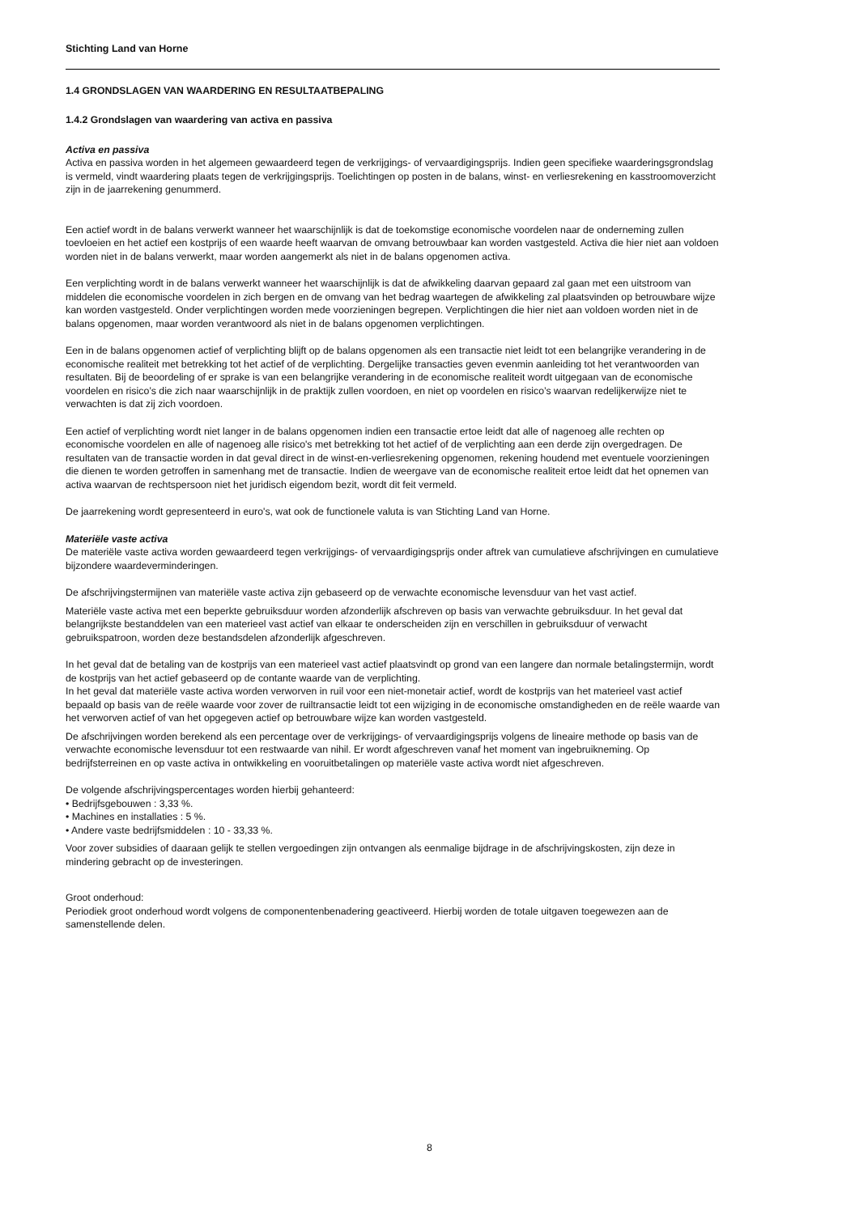Stichting Land van Horne
1.4 GRONDSLAGEN VAN WAARDERING EN RESULTAATBEPALING
1.4.2 Grondslagen van waardering van activa en passiva
Activa en passiva
Activa en passiva worden in het algemeen gewaardeerd tegen de verkrijgings- of vervaardigingsprijs. Indien geen specifieke waarderingsgrondslag is vermeld, vindt waardering plaats tegen de verkrijgingsprijs. Toelichtingen op posten in de balans, winst- en verliesrekening en kasstroomoverzicht zijn in de jaarrekening genummerd.
Een actief wordt in de balans verwerkt wanneer het waarschijnlijk is dat de toekomstige economische voordelen naar de onderneming zullen toevloeien en het actief een kostprijs of een waarde heeft waarvan de omvang betrouwbaar kan worden vastgesteld. Activa die hier niet aan voldoen worden niet in de balans verwerkt, maar worden aangemerkt als niet in de balans opgenomen activa.
Een verplichting wordt in de balans verwerkt wanneer het waarschijnlijk is dat de afwikkeling daarvan gepaard zal gaan met een uitstroom van middelen die economische voordelen in zich bergen en de omvang van het bedrag waartegen de afwikkeling zal plaatsvinden op betrouwbare wijze kan worden vastgesteld. Onder verplichtingen worden mede voorzieningen begrepen. Verplichtingen die hier niet aan voldoen worden niet in de balans opgenomen, maar worden verantwoord als niet in de balans opgenomen verplichtingen.
Een in de balans opgenomen actief of verplichting blijft op de balans opgenomen als een transactie niet leidt tot een belangrijke verandering in de economische realiteit met betrekking tot het actief of de verplichting. Dergelijke transacties geven evenmin aanleiding tot het verantwoorden van resultaten. Bij de beoordeling of er sprake is van een belangrijke verandering in de economische realiteit wordt uitgegaan van de economische voordelen en risico’s die zich naar waarschijnlijk in de praktijk zullen voordoen, en niet op voordelen en risico’s waarvan redelijkerwijze niet te verwachten is dat zij zich voordoen.
Een actief of verplichting wordt niet langer in de balans opgenomen indien een transactie ertoe leidt dat alle of nagenoeg alle rechten op economische voordelen en alle of nagenoeg alle risico's met betrekking tot het actief of de verplichting aan een derde zijn overgedragen. De resultaten van de transactie worden in dat geval direct in de winst-en-verliesrekening opgenomen, rekening houdend met eventuele voorzieningen die dienen te worden getroffen in samenhang met de transactie. Indien de weergave van de economische realiteit ertoe leidt dat het opnemen van activa waarvan de rechtspersoon niet het juridisch eigendom bezit, wordt dit feit vermeld.
De jaarrekening wordt gepresenteerd in euro's, wat ook de functionele valuta is van Stichting Land van Horne.
Materiële vaste activa
De materiële vaste activa worden gewaardeerd tegen verkrijgings- of vervaardigingsprijs onder aftrek van cumulatieve afschrijvingen en cumulatieve bijzondere waardeverminderingen.
De afschrijvingstermijnen van materiële vaste activa zijn gebaseerd op de verwachte economische levensduur van het vast actief.
Materiële vaste activa met een beperkte gebruiksduur worden afzonderlijk afschreven op basis van verwachte gebruiksduur. In het geval dat belangrijkste bestanddelen van een materieel vast actief van elkaar te onderscheiden zijn en verschillen in gebruiksduur of verwacht gebruikspatroon, worden deze bestandsdelen afzonderlijk afgeschreven.
In het geval dat de betaling van de kostprijs van een materieel vast actief plaatsvindt op grond van een langere dan normale betalingstermijn, wordt de kostprijs van het actief gebaseerd op de contante waarde van de verplichting.
In het geval dat materiële vaste activa worden verworven in ruil voor een niet-monetair actief, wordt de kostprijs van het materieel vast actief bepaald op basis van de reële waarde voor zover de ruiltransactie leidt tot een wijziging in de economische omstandigheden en de reële waarde van het verworven actief of van het opgegeven actief op betrouwbare wijze kan worden vastgesteld.
De afschrijvingen worden berekend als een percentage over de verkrijgings- of vervaardigingsprijs volgens de lineaire methode op basis van de verwachte economische levensduur tot een restwaarde van nihil. Er wordt afgeschreven vanaf het moment van ingebruikneming. Op bedrijfsterreinen en op vaste activa in ontwikkeling en vooruitbetalingen op materiële vaste activa wordt niet afgeschreven.
De volgende afschrijvingspercentages worden hierbij gehanteerd:
• Bedrijfsgebouwen : 3,33 %.
• Machines en installaties : 5 %.
• Andere vaste bedrijfsmiddelen : 10 - 33,33 %.
Voor zover subsidies of daaraan gelijk te stellen vergoedingen zijn ontvangen als eenmalige bijdrage in de afschrijvingskosten, zijn deze in mindering gebracht op de investeringen.
Groot onderhoud:
Periodiek groot onderhoud wordt volgens de componentenbenadering geactiveerd. Hierbij worden de totale uitgaven toegewezen aan de samenstellende delen.
8